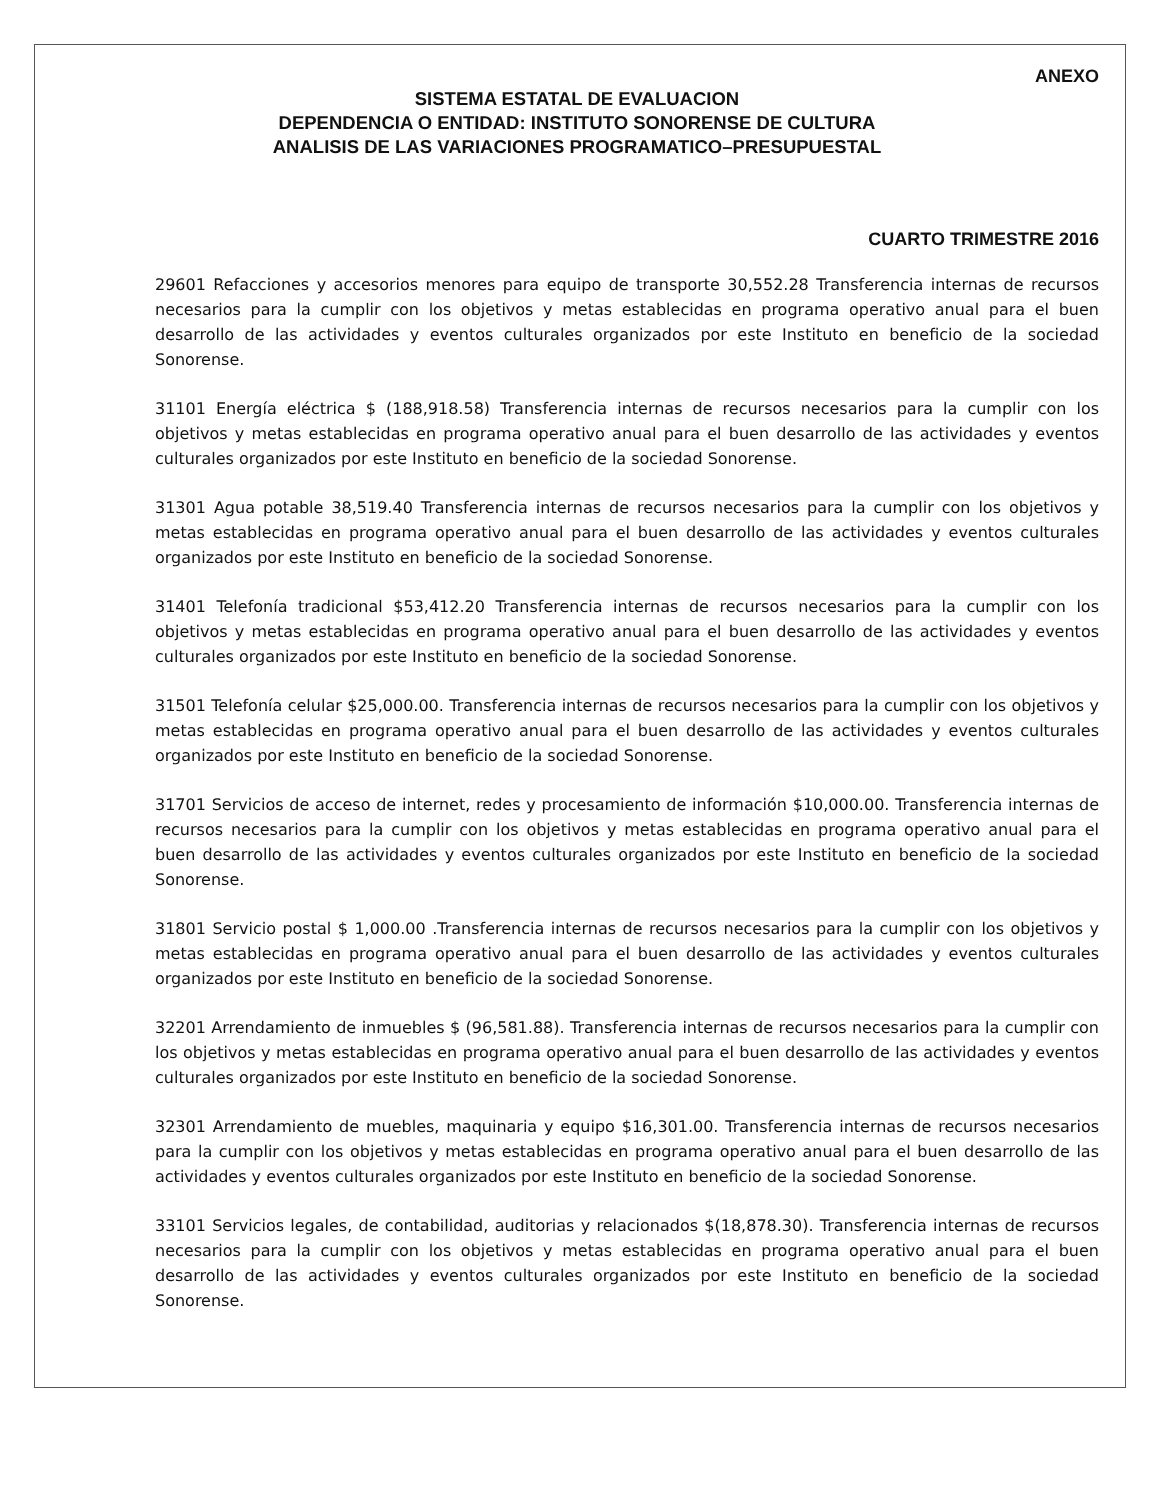ANEXO
SISTEMA ESTATAL DE EVALUACION
DEPENDENCIA O ENTIDAD: INSTITUTO SONORENSE DE CULTURA
ANALISIS DE LAS VARIACIONES PROGRAMATICO–PRESUPUESTAL
CUARTO TRIMESTRE 2016
29601 Refacciones y accesorios menores para equipo de transporte 30,552.28 Transferencia internas de recursos necesarios para la cumplir con los objetivos y metas establecidas en programa operativo anual para el buen desarrollo de las actividades y eventos culturales organizados por este Instituto en beneficio de la sociedad Sonorense.
31101 Energía eléctrica $ (188,918.58) Transferencia internas de recursos necesarios para la cumplir con los objetivos y metas establecidas en programa operativo anual para el buen desarrollo de las actividades y eventos culturales organizados por este Instituto en beneficio de la sociedad Sonorense.
31301 Agua potable 38,519.40 Transferencia internas de recursos necesarios para la cumplir con los objetivos y metas establecidas en programa operativo anual para el buen desarrollo de las actividades y eventos culturales organizados por este Instituto en beneficio de la sociedad Sonorense.
31401 Telefonía tradicional $53,412.20 Transferencia internas de recursos necesarios para la cumplir con los objetivos y metas establecidas en programa operativo anual para el buen desarrollo de las actividades y eventos culturales organizados por este Instituto en beneficio de la sociedad Sonorense.
31501 Telefonía celular $25,000.00. Transferencia internas de recursos necesarios para la cumplir con los objetivos y metas establecidas en programa operativo anual para el buen desarrollo de las actividades y eventos culturales organizados por este Instituto en beneficio de la sociedad Sonorense.
31701 Servicios de acceso de internet, redes y procesamiento de información $10,000.00. Transferencia internas de recursos necesarios para la cumplir con los objetivos y metas establecidas en programa operativo anual para el buen desarrollo de las actividades y eventos culturales organizados por este Instituto en beneficio de la sociedad Sonorense.
31801 Servicio postal $ 1,000.00 .Transferencia internas de recursos necesarios para la cumplir con los objetivos y metas establecidas en programa operativo anual para el buen desarrollo de las actividades y eventos culturales organizados por este Instituto en beneficio de la sociedad Sonorense.
32201 Arrendamiento de inmuebles $ (96,581.88). Transferencia internas de recursos necesarios para la cumplir con los objetivos y metas establecidas en programa operativo anual para el buen desarrollo de las actividades y eventos culturales organizados por este Instituto en beneficio de la sociedad Sonorense.
32301 Arrendamiento de muebles, maquinaria y equipo $16,301.00. Transferencia internas de recursos necesarios para la cumplir con los objetivos y metas establecidas en programa operativo anual para el buen desarrollo de las actividades y eventos culturales organizados por este Instituto en beneficio de la sociedad Sonorense.
33101 Servicios legales, de contabilidad, auditorias y relacionados $(18,878.30). Transferencia internas de recursos necesarios para la cumplir con los objetivos y metas establecidas en programa operativo anual para el buen desarrollo de las actividades y eventos culturales organizados por este Instituto en beneficio de la sociedad Sonorense.